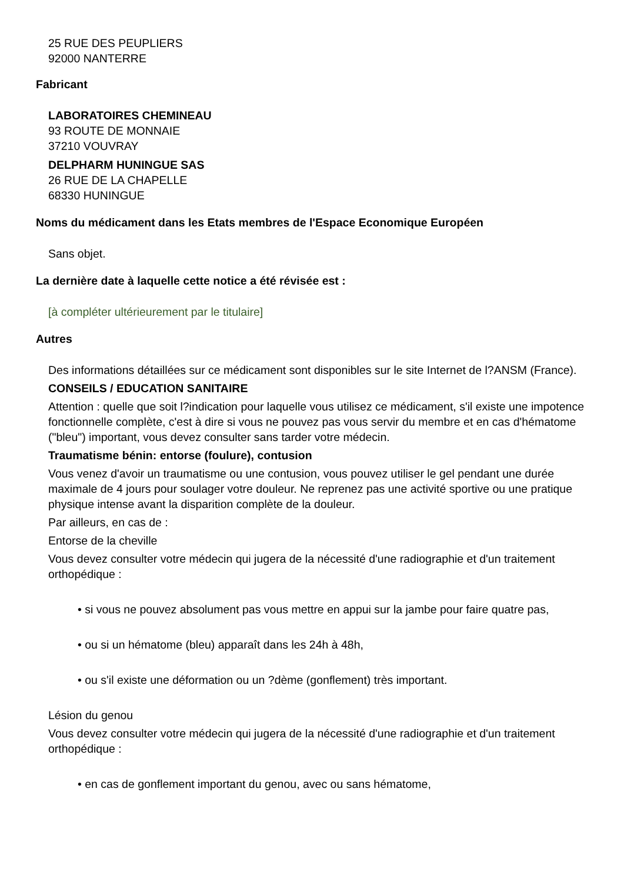25 RUE DES PEUPLIERS
92000 NANTERRE
Fabricant
LABORATOIRES CHEMINEAU
93 ROUTE DE MONNAIE
37210 VOUVRAY
DELPHARM HUNINGUE SAS
26 RUE DE LA CHAPELLE
68330 HUNINGUE
Noms du médicament dans les Etats membres de l'Espace Economique Européen
Sans objet.
La dernière date à laquelle cette notice a été révisée est :
[à compléter ultérieurement par le titulaire]
Autres
Des informations détaillées sur ce médicament sont disponibles sur le site Internet de l?ANSM (France).
CONSEILS / EDUCATION SANITAIRE
Attention : quelle que soit l?indication pour laquelle vous utilisez ce médicament, s'il existe une impotence fonctionnelle complète, c'est à dire si vous ne pouvez pas vous servir du membre et en cas d'hématome ("bleu") important, vous devez consulter sans tarder votre médecin.
Traumatisme bénin: entorse (foulure), contusion
Vous venez d'avoir un traumatisme ou une contusion, vous pouvez utiliser le gel pendant une durée maximale de 4 jours pour soulager votre douleur. Ne reprenez pas une activité sportive ou une pratique physique intense avant la disparition complète de la douleur.
Par ailleurs, en cas de :
Entorse de la cheville
Vous devez consulter votre médecin qui jugera de la nécessité d'une radiographie et d'un traitement orthopédique :
• si vous ne pouvez absolument pas vous mettre en appui sur la jambe pour faire quatre pas,
• ou si un hématome (bleu) apparaît dans les 24h à 48h,
• ou s'il existe une déformation ou un ?dème (gonflement) très important.
Lésion du genou
Vous devez consulter votre médecin qui jugera de la nécessité d'une radiographie et d'un traitement orthopédique :
• en cas de gonflement important du genou, avec ou sans hématome,